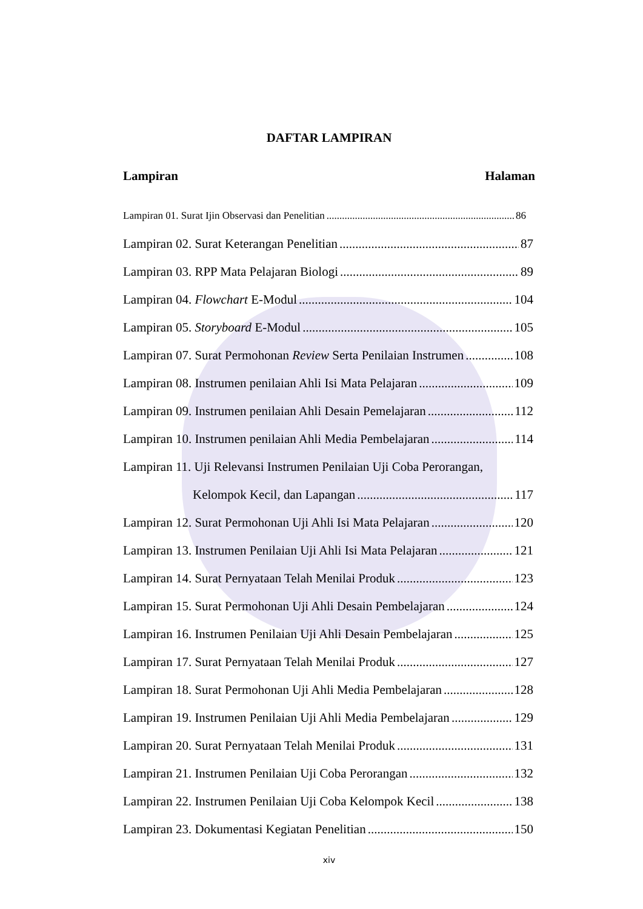DAFTAR LAMPIRAN
Lampiran Halaman
Lampiran 01. Surat Ijin Observasi dan Penelitian 86
Lampiran 02. Surat Keterangan Penelitian 87
Lampiran 03. RPP Mata Pelajaran Biologi 89
Lampiran 04. Flowchart E-Modul 104
Lampiran 05. Storyboard E-Modul 105
Lampiran 07. Surat Permohonan Review Serta Penilaian Instrumen 108
Lampiran 08. Instrumen penilaian Ahli Isi Mata Pelajaran 109
Lampiran 09. Instrumen penilaian Ahli Desain Pemelajaran 112
Lampiran 10. Instrumen penilaian Ahli Media Pembelajaran 114
Lampiran 11. Uji Relevansi Instrumen Penilaian Uji Coba Perorangan,
Kelompok Kecil, dan Lapangan 117
Lampiran 12. Surat Permohonan Uji Ahli Isi Mata Pelajaran 120
Lampiran 13. Instrumen Penilaian Uji Ahli Isi Mata Pelajaran 121
Lampiran 14. Surat Pernyataan Telah Menilai Produk 123
Lampiran 15. Surat Permohonan Uji Ahli Desain Pembelajaran 124
Lampiran 16. Instrumen Penilaian Uji Ahli Desain Pembelajaran 125
Lampiran 17. Surat Pernyataan Telah Menilai Produk 127
Lampiran 18. Surat Permohonan Uji Ahli Media Pembelajaran 128
Lampiran 19. Instrumen Penilaian Uji Ahli Media Pembelajaran 129
Lampiran 20. Surat Pernyataan Telah Menilai Produk 131
Lampiran 21. Instrumen Penilaian Uji Coba Perorangan 132
Lampiran 22. Instrumen Penilaian Uji Coba Kelompok Kecil 138
Lampiran 23. Dokumentasi Kegiatan Penelitian 150
xiv